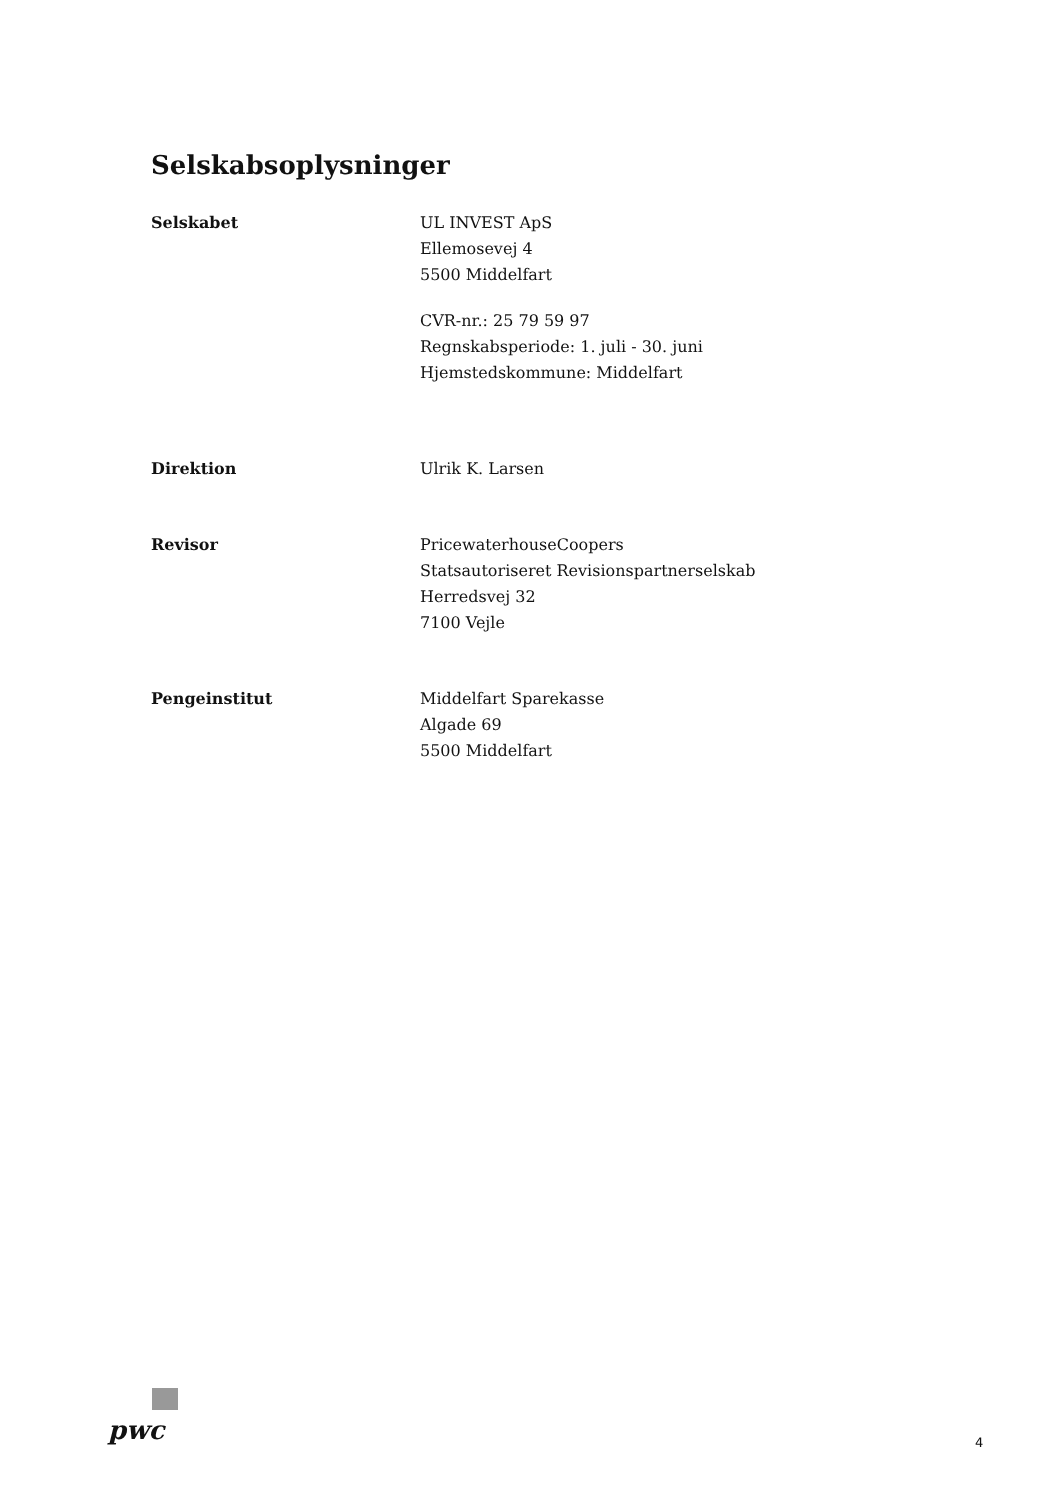Selskabsoplysninger
Selskabet UL INVEST ApS
Ellemosevej 4
5500 Middelfart
CVR-nr.: 25 79 59 97
Regnskabsperiode: 1. juli - 30. juni
Hjemstedskommune: Middelfart
Direktion Ulrik K. Larsen
Revisor PricewaterhouseCoopers
Statsautoriseret Revisionspartnerselskab
Herredsvej 32
7100 Vejle
Pengeinstitut Middelfart Sparekasse
Algade 69
5500 Middelfart
pwc 4